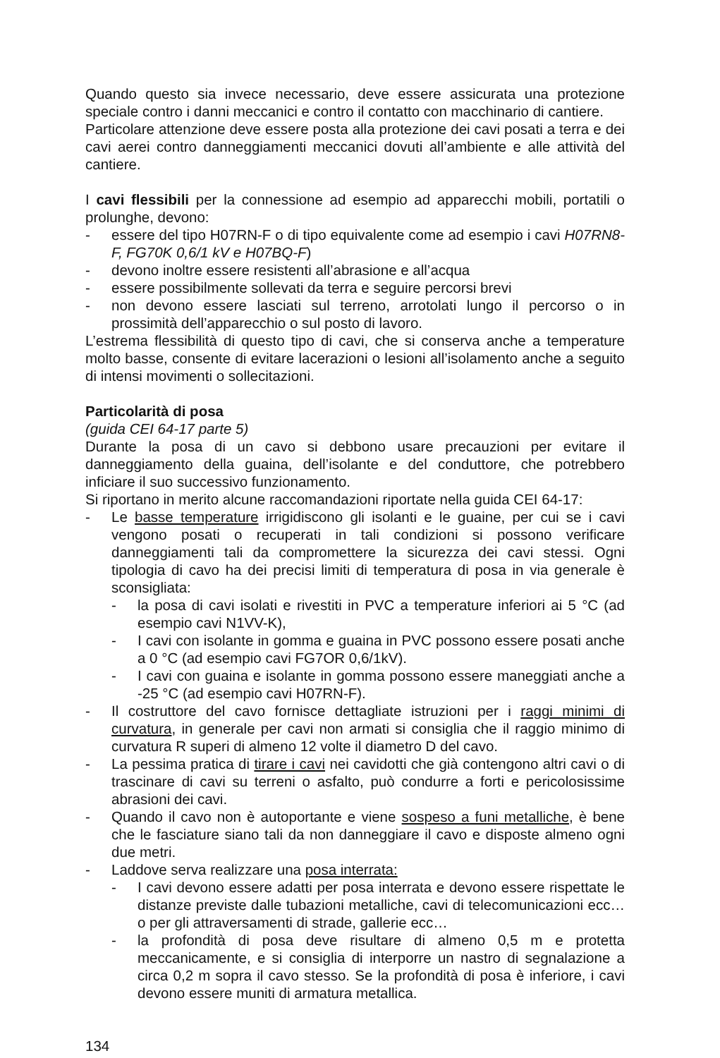Quando questo sia invece necessario, deve essere assicurata una protezione speciale contro i danni meccanici e contro il contatto con macchinario di cantiere.
Particolare attenzione deve essere posta alla protezione dei cavi posati a terra e dei cavi aerei contro danneggiamenti meccanici dovuti all’ambiente e alle attività del cantiere.
I cavi flessibili per la connessione ad esempio ad apparecchi mobili, portatili o prolunghe, devono:
- essere del tipo H07RN-F o di tipo equivalente come ad esempio i cavi H07RN8-F, FG70K 0,6/1 kV e H07BQ-F)
- devono inoltre essere resistenti all’abrasione e all’acqua
- essere possibilmente sollevati da terra e seguire percorsi brevi
- non devono essere lasciati sul terreno, arrotolati lungo il percorso o in prossimità dell’apparecchio o sul posto di lavoro.
L’estrema flessibilità di questo tipo di cavi, che si conserva anche a temperature molto basse, consente di evitare lacerazioni o lesioni all’isolamento anche a seguito di intensi movimenti o sollecitazioni.
Particolarità di posa
(guida CEI 64-17 parte 5)
Durante la posa di un cavo si debbono usare precauzioni per evitare il danneggiamento della guaina, dell’isolante e del conduttore, che potrebbero inficiare il suo successivo funzionamento.
Si riportano in merito alcune raccomandazioni riportate nella guida CEI 64-17:
- Le basse temperature irrigidiscono gli isolanti e le guaine, per cui se i cavi vengono posati o recuperati in tali condizioni si possono verificare danneggiamenti tali da compromettere la sicurezza dei cavi stessi. Ogni tipologia di cavo ha dei precisi limiti di temperatura di posa in via generale è sconsigliata:
- la posa di cavi isolati e rivestiti in PVC a temperature inferiori ai 5 °C (ad esempio cavi N1VV-K),
- I cavi con isolante in gomma e guaina in PVC possono essere posati anche a 0 °C (ad esempio cavi FG7OR 0,6/1kV).
- I cavi con guaina e isolante in gomma possono essere maneggiati anche a -25 °C (ad esempio cavi H07RN-F).
- Il costruttore del cavo fornisce dettagliate istruzioni per i raggi minimi di curvatura, in generale per cavi non armati si consiglia che il raggio minimo di curvatura R superi di almeno 12 volte il diametro D del cavo.
- La pessima pratica di tirare i cavi nei cavidotti che già contengono altri cavi o di trascinare di cavi su terreni o asfalto, può condurre a forti e pericolosissime abrasioni dei cavi.
- Quando il cavo non è autoportante e viene sospeso a funi metalliche, è bene che le fasciature siano tali da non danneggiare il cavo e disposte almeno ogni due metri.
- Laddove serva realizzare una posa interrata:
- I cavi devono essere adatti per posa interrata e devono essere rispettate le distanze previste dalle tubazioni metalliche, cavi di telecomunicazioni ecc…o per gli attraversamenti di strade, gallerie ecc…
- la profondità di posa deve risultare di almeno 0,5 m e protetta meccanicamente, e si consiglia di interporre un nastro di segnalazione a circa 0,2 m sopra il cavo stesso. Se la profondità di posa è inferiore, i cavi devono essere muniti di armatura metallica.
134